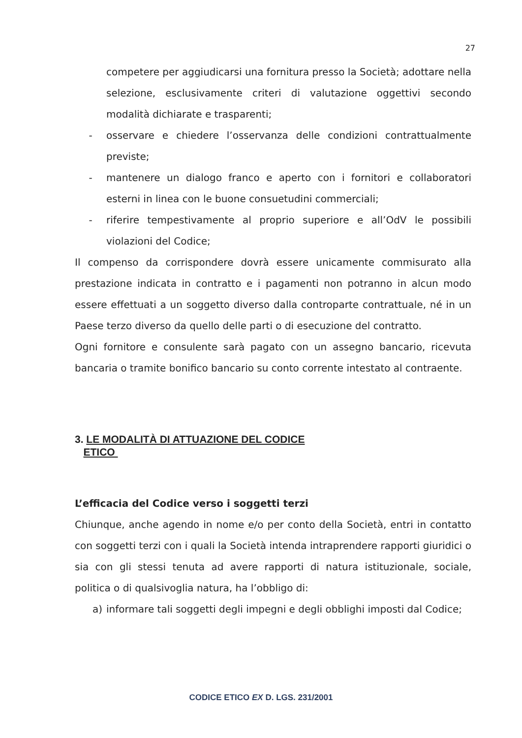27
competere per aggiudicarsi una fornitura presso la Società; adottare nella selezione, esclusivamente criteri di valutazione oggettivi secondo modalità dichiarate e trasparenti;
- osservare e chiedere l’osservanza delle condizioni contrattualmente previste;
- mantenere un dialogo franco e aperto con i fornitori e collaboratori esterni in linea con le buone consuetudini commerciali;
- riferire tempestivamente al proprio superiore e all’OdV le possibili violazioni del Codice;
Il compenso da corrispondere dovrà essere unicamente commisurato alla prestazione indicata in contratto e i pagamenti non potranno in alcun modo essere effettuati a un soggetto diverso dalla controparte contrattuale, né in un Paese terzo diverso da quello delle parti o di esecuzione del contratto.
Ogni fornitore e consulente sarà pagato con un assegno bancario, ricevuta bancaria o tramite bonifico bancario su conto corrente intestato al contraente.
3. LE MODALITÀ DI ATTUAZIONE DEL CODICE
ETICO
L’efficacia del Codice verso i soggetti terzi
Chiunque, anche agendo in nome e/o per conto della Società, entri in contatto con soggetti terzi con i quali la Società intenda intraprendere rapporti giuridici o sia con gli stessi tenuta ad avere rapporti di natura istituzionale, sociale, politica o di qualsivoglia natura, ha l’obbligo di:
a) informare tali soggetti degli impegni e degli obblighi imposti dal Codice;
CODICE ETICO EX D. LGS. 231/2001